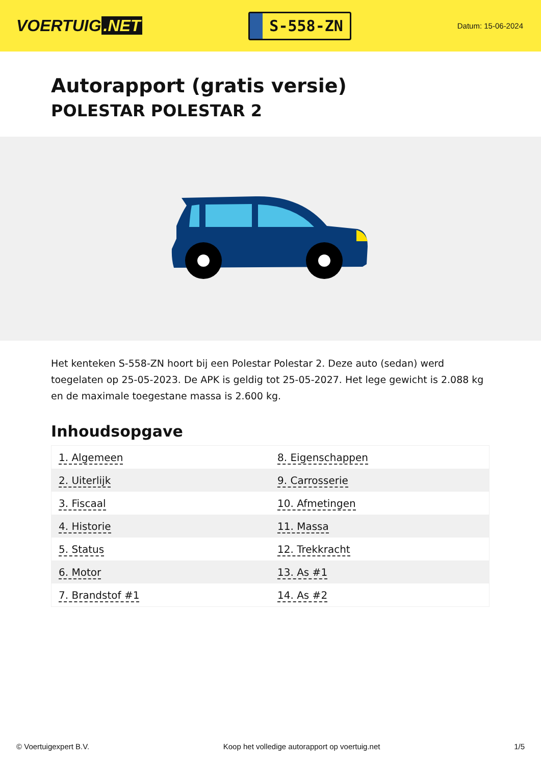VOERTUIG.NET
S-558-ZN
Datum: 15-06-2024
Autorapport (gratis versie)
POLESTAR POLESTAR 2
Het kenteken S-558-ZN hoort bij een Polestar Polestar 2. Deze auto (sedan) werd toegelaten op 25-05-2023. De APK is geldig tot 25-05-2027. Het lege gewicht is 2.088 kg en de maximale toegestane massa is 2.600 kg.
Inhoudsopgave
| 1. Algemeen | 8. Eigenschappen |
| 2. Uiterlijk | 9. Carrosserie |
| 3. Fiscaal | 10. Afmetingen |
| 4. Historie | 11. Massa |
| 5. Status | 12. Trekkracht |
| 6. Motor | 13. As #1 |
| 7. Brandstof #1 | 14. As #2 |
© Voertuigexpert B.V. Koop het volledige autorapport op voertuig.net 1/5